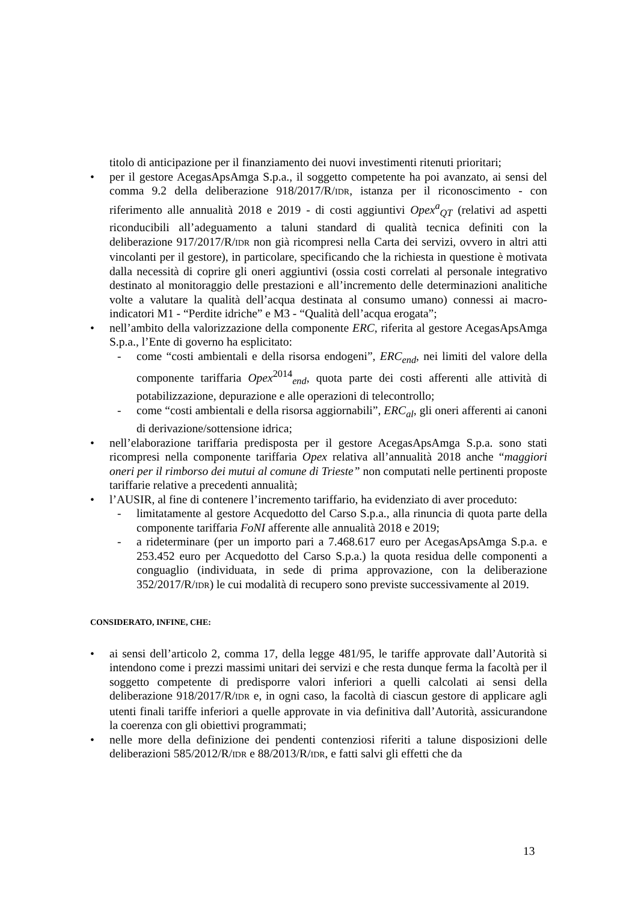titolo di anticipazione per il finanziamento dei nuovi investimenti ritenuti prioritari;
• per il gestore AcegasApsAmga S.p.a., il soggetto competente ha poi avanzato, ai sensi del comma 9.2 della deliberazione 918/2017/R/IDR, istanza per il riconoscimento - con riferimento alle annualità 2018 e 2019 - di costi aggiuntivi Opex<sup>a</sup><sub>QT</sub> (relativi ad aspetti riconducibili all’adeguamento a taluni standard di qualità tecnica definiti con la deliberazione 917/2017/R/IDR non già ricompresi nella Carta dei servizi, ovvero in altri atti vincolanti per il gestore), in particolare, specificando che la richiesta in questione è motivata dalla necessità di coprire gli oneri aggiuntivi (ossia costi correlati al personale integrativo destinato al monitoraggio delle prestazioni e all’incremento delle determinazioni analitiche volte a valutare la qualità dell’acqua destinata al consumo umano) connessi ai macro-indicatori M1 - “Perdite idriche” e M3 - “Qualità dell’acqua erogata”;
• nell’ambito della valorizzazione della componente ERC, riferita al gestore AcegasApsAmga S.p.a., l’Ente di governo ha esplicitato:
- come “costi ambientali e della risorsa endogeni”, ERC<sub>end</sub>, nei limiti del valore della componente tariffaria Opex<sup>2014</sup><sub>end</sub>, quota parte dei costi afferenti alle attività di potabilizzazione, depurazione e alle operazioni di telecontrollo;
- come “costi ambientali e della risorsa aggiornabili”, ERC<sub>al</sub>, gli oneri afferenti ai canoni di derivazione/sottensione idrica;
• nell’elaborazione tariffaria predisposta per il gestore AcegasApsAmga S.p.a. sono stati ricompresi nella componente tariffaria Opex relativa all’annualità 2018 anche “maggiori oneri per il rimborso dei mutui al comune di Trieste” non computati nelle pertinenti proposte tariffarie relative a precedenti annualità;
• l’AUSIR, al fine di contenere l’incremento tariffario, ha evidenziato di aver proceduto:
- limitatamente al gestore Acquedotto del Carso S.p.a., alla rinuncia di quota parte della componente tariffaria FoNI afferente alle annualità 2018 e 2019;
- a rideterminare (per un importo pari a 7.468.617 euro per AcegasApsAmga S.p.a. e 253.452 euro per Acquedotto del Carso S.p.a.) la quota residua delle componenti a conguaglio (individuata, in sede di prima approvazione, con la deliberazione 352/2017/R/IDR) le cui modalità di recupero sono previste successivamente al 2019.
CONSIDERATO, INFINE, CHE:
• ai sensi dell’articolo 2, comma 17, della legge 481/95, le tariffe approvate dall’Autorità si intendono come i prezzi massimi unitari dei servizi e che resta dunque ferma la facoltà per il soggetto competente di predisporre valori inferiori a quelli calcolati ai sensi della deliberazione 918/2017/R/IDR e, in ogni caso, la facoltà di ciascun gestore di applicare agli utenti finali tariffe inferiori a quelle approvate in via definitiva dall’Autorità, assicurandone la coerenza con gli obiettivi programmati;
• nelle more della definizione dei pendenti contenziosi riferiti a talune disposizioni delle deliberazioni 585/2012/R/IDR e 88/2013/R/IDR, e fatti salvi gli effetti che da
13